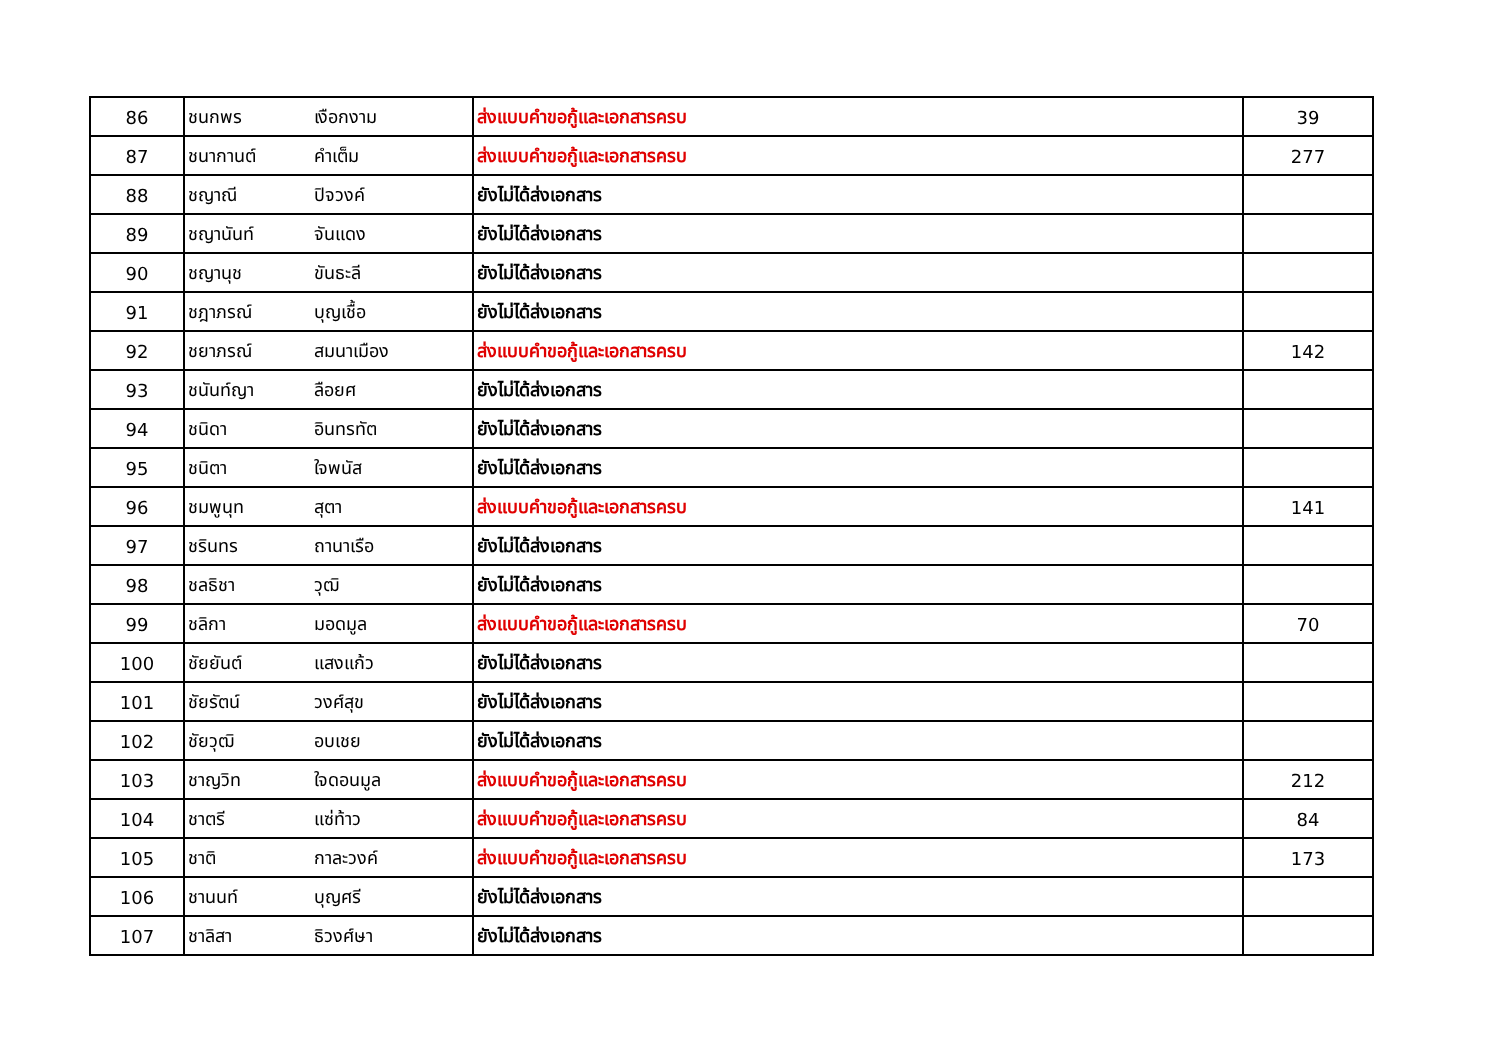| 86 | ชนกพร | เงือกงาม | ส่งแบบคำขอกู้และเอกสารครบ | 39 |
| 87 | ชนากานต์ | คำเต็ม | ส่งแบบคำขอกู้และเอกสารครบ | 277 |
| 88 | ชญาณี | ปิจวงค์ | ยังไม่ได้ส่งเอกสาร | |
| 89 | ชญานันท์ | จันแดง | ยังไม่ได้ส่งเอกสาร | |
| 90 | ชญานุช | ขันธะลี | ยังไม่ได้ส่งเอกสาร | |
| 91 | ชฎาภรณ์ | บุญเชื้อ | ยังไม่ได้ส่งเอกสาร | |
| 92 | ชยาภรณ์ | สมนาเมือง | ส่งแบบคำขอกู้และเอกสารครบ | 142 |
| 93 | ชนันท์ญา | ลือยศ | ยังไม่ได้ส่งเอกสาร | |
| 94 | ชนิดา | อินทรทัต | ยังไม่ได้ส่งเอกสาร | |
| 95 | ชนิตา | ใจพนัส | ยังไม่ได้ส่งเอกสาร | |
| 96 | ชมพูนุท | สุตา | ส่งแบบคำขอกู้และเอกสารครบ | 141 |
| 97 | ชรินทร | ถานาเรือ | ยังไม่ได้ส่งเอกสาร | |
| 98 | ชลธิชา | วุฒิ | ยังไม่ได้ส่งเอกสาร | |
| 99 | ชลิกา | มอดมูล | ส่งแบบคำขอกู้และเอกสารครบ | 70 |
| 100 | ชัยยันต์ | แสงแก้ว | ยังไม่ได้ส่งเอกสาร | |
| 101 | ชัยรัตน์ | วงศ์สุข | ยังไม่ได้ส่งเอกสาร | |
| 102 | ชัยวุฒิ | อบเชย | ยังไม่ได้ส่งเอกสาร | |
| 103 | ชาญวิท | ใจดอนมูล | ส่งแบบคำขอกู้และเอกสารครบ | 212 |
| 104 | ชาตรี | แซ่ท้าว | ส่งแบบคำขอกู้และเอกสารครบ | 84 |
| 105 | ชาติ | กาละวงค์ | ส่งแบบคำขอกู้และเอกสารครบ | 173 |
| 106 | ชานนท์ | บุญศรี | ยังไม่ได้ส่งเอกสาร | |
| 107 | ชาลิสา | ธิวงศ์ษา | ยังไม่ได้ส่งเอกสาร | |